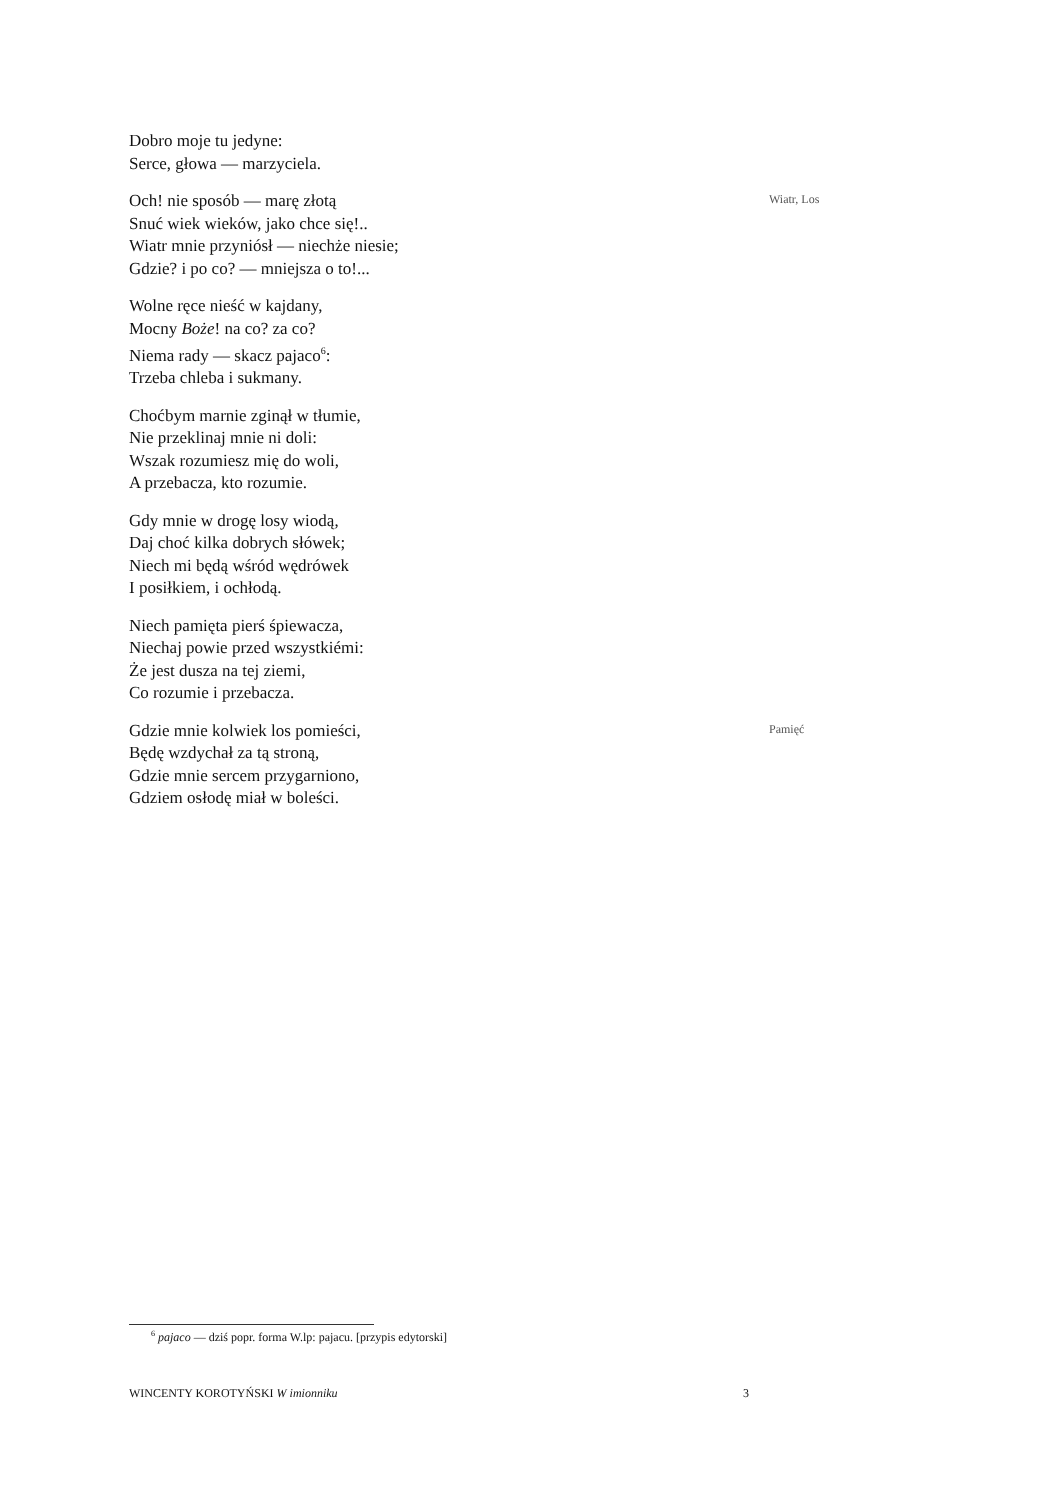Dobro moje tu jedyne:
Serce, głowa — marzyciela.
Och! nie sposób — marę złotą
Snuć wiek wieków, jako chce się!..
Wiatr mnie przyniósł — niechże niesie;
Gdzie? i po co? — mniejsza o to!...
Wiatr, Los
Wolne ręce nieść w kajdany,
Mocny Boże! na co? za co?
Niema rady — skacz pajaco<sup>6</sup>:
Trzeba chleba i sukmany.
Choćbym marnie zginął w tłumie,
Nie przeklinaj mnie ni doli:
Wszak rozumiesz mię do woli,
A przebacza, kto rozumie.
Gdy mnie w drogę losy wiodą,
Daj choć kilka dobrych słówek;
Niech mi będą wśród wędrówek
I posiłkiem, i ochłodą.
Niech pamięta pierś śpiewacza,
Niechaj powie przed wszystkiémi:
Że jest dusza na tej ziemi,
Co rozumie i przebacza.
Gdzie mnie kolwiek los pomieści,
Będę wzdychał za tą stroną,
Gdzie mnie sercem przygarniono,
Gdziem osłodę miał w boleści.
Pamięć
<sup>6</sup> pajaco — dziś popr. forma W.lp: pajacu. [przypis edytorski]
WINCENTY KOROTYŃSKI W imionniku 3